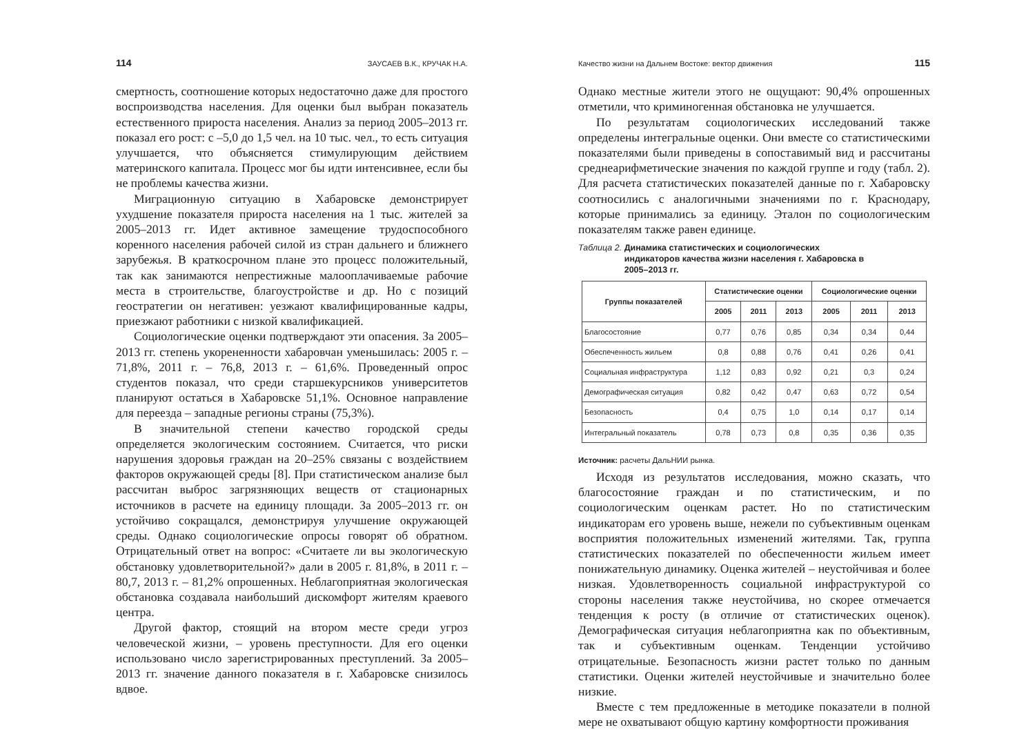114 ЗАУСАЕВ В.К., КРУЧАК Н.А.
смертность, соотношение которых недостаточно даже для простого воспроизводства населения. Для оценки был выбран показатель естественного прироста населения. Анализ за период 2005–2013 гг. показал его рост: с –5,0 до 1,5 чел. на 10 тыс. чел., то есть ситуация улучшается, что объясняется стимулирующим действием материнского капитала. Процесс мог бы идти интенсивнее, если бы не проблемы качества жизни.
Миграционную ситуацию в Хабаровске демонстрирует ухудшение показателя прироста населения на 1 тыс. жителей за 2005–2013 гг. Идет активное замещение трудоспособного коренного населения рабочей силой из стран дальнего и ближнего зарубежья. В краткосрочном плане это процесс положительный, так как занимаются непрестижные малооплачиваемые рабочие места в строительстве, благоустройстве и др. Но с позиций геостратегии он негативен: уезжают квалифицированные кадры, приезжают работники с низкой квалификацией.
Социологические оценки подтверждают эти опасения. За 2005–2013 гг. степень укорененности хабаровчан уменьшилась: 2005 г. – 71,8%, 2011 г. – 76,8, 2013 г. – 61,6%. Проведенный опрос студентов показал, что среди старшекурсников университетов планируют остаться в Хабаровске 51,1%. Основное направление для переезда – западные регионы страны (75,3%).
В значительной степени качество городской среды определяется экологическим состоянием. Считается, что риски нарушения здоровья граждан на 20–25% связаны с воздействием факторов окружающей среды [8]. При статистическом анализе был рассчитан выброс загрязняющих веществ от стационарных источников в расчете на единицу площади. За 2005–2013 гг. он устойчиво сокращался, демонстрируя улучшение окружающей среды. Однако социологические опросы говорят об обратном. Отрицательный ответ на вопрос: «Считаете ли вы экологическую обстановку удовлетворительной?» дали в 2005 г. 81,8%, в 2011 г. – 80,7, 2013 г. – 81,2% опрошенных. Неблагоприятная экологическая обстановка создавала наибольший дискомфорт жителям краевого центра.
Другой фактор, стоящий на втором месте среди угроз человеческой жизни, – уровень преступности. Для его оценки использовано число зарегистрированных преступлений. За 2005–2013 гг. значение данного показателя в г. Хабаровске снизилось вдвое.
Качество жизни на Дальнем Востоке: вектор движения 115
Однако местные жители этого не ощущают: 90,4% опрошенных отметили, что криминогенная обстановка не улучшается.
По результатам социологических исследований также определены интегральные оценки. Они вместе со статистическими показателями были приведены в сопоставимый вид и рассчитаны среднеарифметические значения по каждой группе и году (табл. 2). Для расчета статистических показателей данные по г. Хабаровску соотносились с аналогичными значениями по г. Краснодару, которые принимались за единицу. Эталон по социологическим показателям также равен единице.
Таблица 2. Динамика статистических и социологических индикаторов качества жизни населения г. Хабаровска в 2005–2013 гг.
| Группы показателей | Статистические оценки | | | Социологические оценки | | |
| --- | --- | --- | --- | --- | --- | --- |
| | 2005 | 2011 | 2013 | 2005 | 2011 | 2013 |
| Благосостояние | 0,77 | 0,76 | 0,85 | 0,34 | 0,34 | 0,44 |
| Обеспеченность жильем | 0,8 | 0,88 | 0,76 | 0,41 | 0,26 | 0,41 |
| Социальная инфраструктура | 1,12 | 0,83 | 0,92 | 0,21 | 0,3 | 0,24 |
| Демографическая ситуация | 0,82 | 0,42 | 0,47 | 0,63 | 0,72 | 0,54 |
| Безопасность | 0,4 | 0,75 | 1,0 | 0,14 | 0,17 | 0,14 |
| Интегральный показатель | 0,78 | 0,73 | 0,8 | 0,35 | 0,36 | 0,35 |
Источник: расчеты ДальНИИ рынка.
Исходя из результатов исследования, можно сказать, что благосостояние граждан и по статистическим, и по социологическим оценкам растет. Но по статистическим индикаторам его уровень выше, нежели по субъективным оценкам восприятия положительных изменений жителями. Так, группа статистических показателей по обеспеченности жильем имеет понижательную динамику. Оценка жителей – неустойчивая и более низкая. Удовлетворенность социальной инфраструктурой со стороны населения также неустойчива, но скорее отмечается тенденция к росту (в отличие от статистических оценок). Демографическая ситуация неблагоприятна как по объективным, так и субъективным оценкам. Тенденции устойчиво отрицательные. Безопасность жизни растет только по данным статистики. Оценки жителей неустойчивые и значительно более низкие.
Вместе с тем предложенные в методике показатели в полной мере не охватывают общую картину комфортности проживания